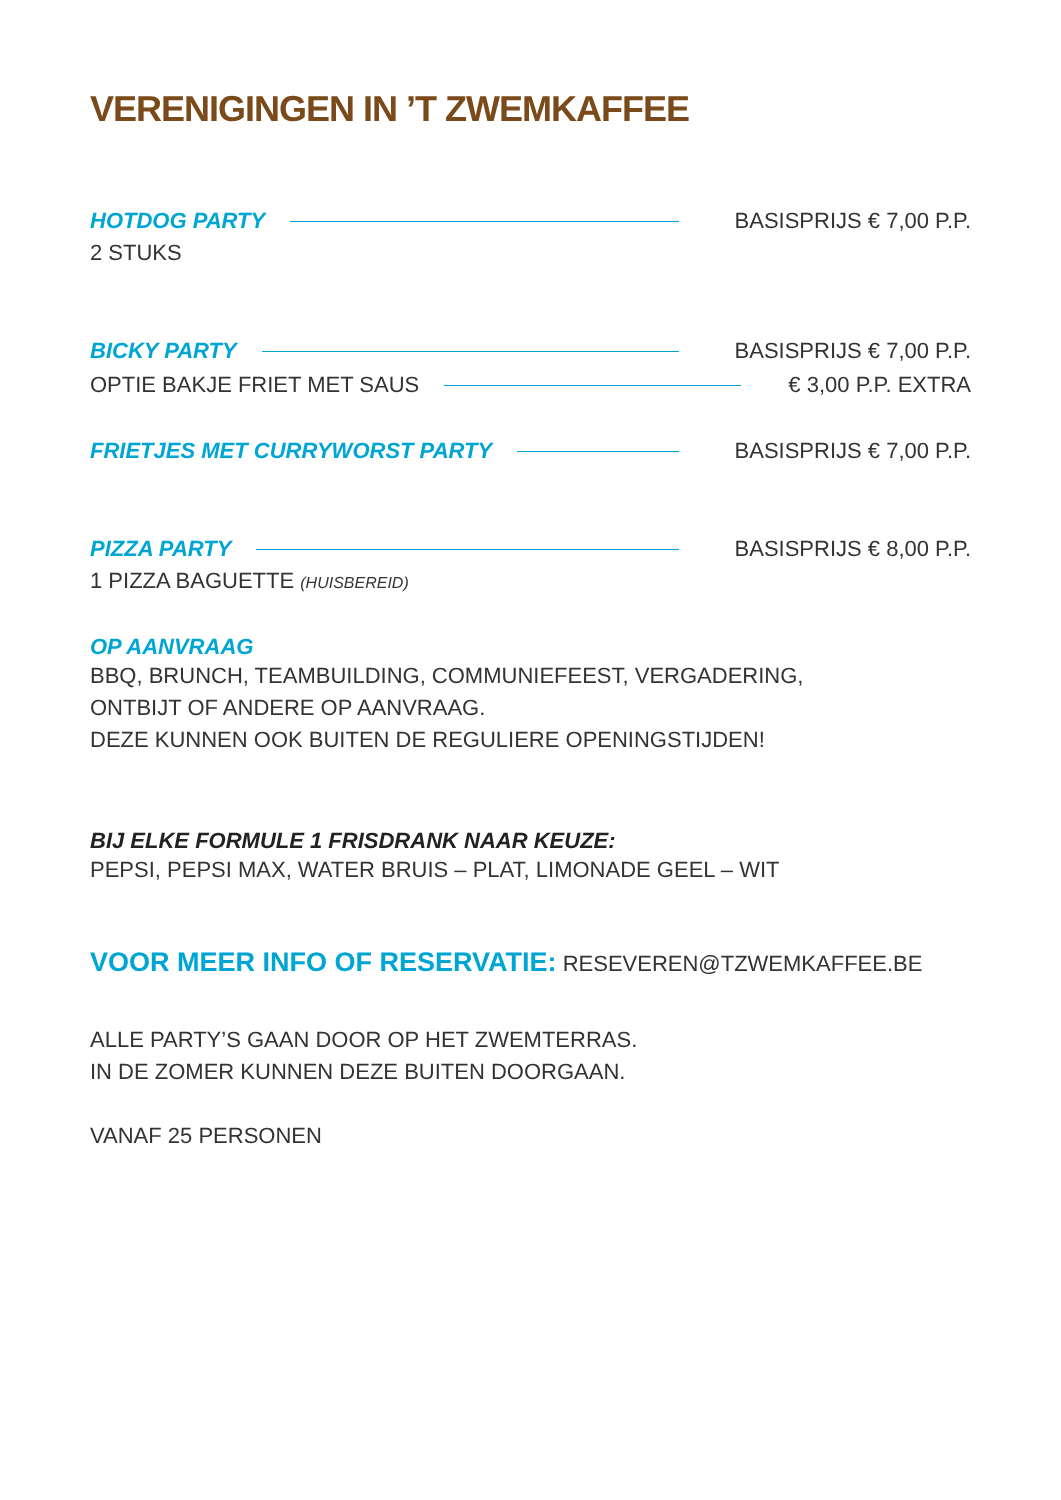VERENIGINGEN IN ’T ZWEMKAFFEE
HOTDOG PARTY BASISPRIJS € 7,00 P.P.
2 STUKS
BICKY PARTY BASISPRIJS € 7,00 P.P.
OPTIE BAKJE FRIET MET SAUS € 3,00 P.P. EXTRA
FRIETJES MET CURRYWORST PARTY BASISPRIJS € 7,00 P.P.
PIZZA PARTY BASISPRIJS € 8,00 P.P.
1 PIZZA BAGUETTE (HUISBEREID)
OP AANVRAAG
BBQ, BRUNCH, TEAMBUILDING, COMMUNIEFEEST, VERGADERING,
ONTBIJT OF ANDERE OP AANVRAAG.
DEZE KUNNEN OOK BUITEN DE REGULIERE OPENINGSTIJDEN!
BIJ ELKE FORMULE 1 FRISDRANK NAAR KEUZE:
PEPSI, PEPSI MAX, WATER BRUIS – PLAT, LIMONADE GEEL – WIT
VOOR MEER INFO OF RESERVATIE: RESEVEREN@TZWEMKAFFEE.BE
ALLE PARTY’S GAAN DOOR OP HET ZWEMTERRAS.
IN DE ZOMER KUNNEN DEZE BUITEN DOORGAAN.
VANAF 25 PERSONEN